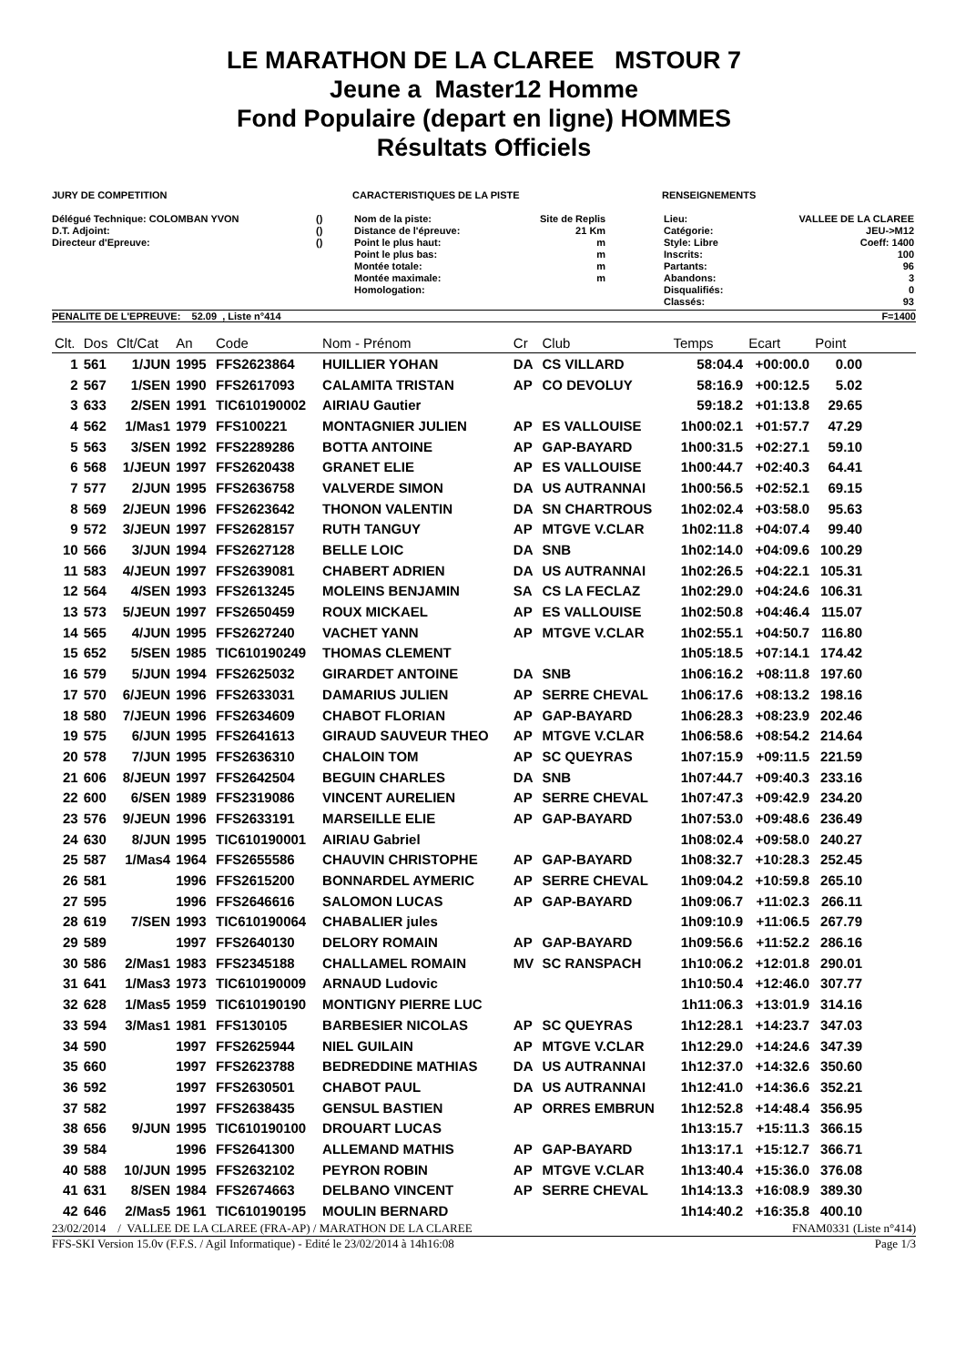LE MARATHON DE LA CLAREE MSTOUR 7
Jeune a Master12 Homme
Fond Populaire (depart en ligne) HOMMES
Résultats Officiels
JURY DE COMPETITION
Délégué Technique: COLOMBAN YVON
D.T. Adjoint:
Directeur d'Epreuve:
()
()
()
CARACTERISTIQUES DE LA PISTE
| Nom de la piste: | Site de Replis |
| Distance de l'épreuve: | 21 Km |
| Point le plus haut: | m |
| Point le plus bas: | m |
| Montée totale: | m |
| Montée maximale: | m |
| Homologation: | |
RENSEIGNEMENTS
| Lieu: | VALLEE DE LA CLAREE |
| Catégorie: | JEU->M12 |
| Style: Libre | Coeff: 1400 |
| Inscrits: | 100 |
| Partants: | 96 |
| Abandons: | 3 |
| Disqualifiés: | 0 |
| Classés: | 93 |
PENALITE DE L'EPREUVE: 52.09 , Liste n°414 F=1400
| Clt. | Dos | Clt/Cat | An | Code | Nom - Prénom | Cr | Club | Temps | Ecart | Point | |
| --- | --- | --- | --- | --- | --- | --- | --- | --- | --- | --- | --- |
| 1 | 561 | 1/JUN | 1995 | FFS2623864 | HUILLIER YOHAN | DA | CS VILLARD | 58:04.4 | +00:00.0 | 0.00 | |
| 2 | 567 | 1/SEN | 1990 | FFS2617093 | CALAMITA TRISTAN | AP | CO DEVOLUY | 58:16.9 | +00:12.5 | 5.02 | |
| 3 | 633 | 2/SEN | 1991 | TIC610190002 | AIRIAU Gautier | | | 59:18.2 | +01:13.8 | 29.65 | |
| 4 | 562 | 1/Mas1 | 1979 | FFS100221 | MONTAGNIER JULIEN | AP | ES VALLOUISE | 1h00:02.1 | +01:57.7 | 47.29 | |
| 5 | 563 | 3/SEN | 1992 | FFS2289286 | BOTTA ANTOINE | AP | GAP-BAYARD | 1h00:31.5 | +02:27.1 | 59.10 | |
| 6 | 568 | 1/JEUN | 1997 | FFS2620438 | GRANET ELIE | AP | ES VALLOUISE | 1h00:44.7 | +02:40.3 | 64.41 | |
| 7 | 577 | 2/JUN | 1995 | FFS2636758 | VALVERDE SIMON | DA | US AUTRANNAI | 1h00:56.5 | +02:52.1 | 69.15 | |
| 8 | 569 | 2/JEUN | 1996 | FFS2623642 | THONON VALENTIN | DA | SN CHARTROUS | 1h02:02.4 | +03:58.0 | 95.63 | |
| 9 | 572 | 3/JEUN | 1997 | FFS2628157 | RUTH TANGUY | AP | MTGVE V.CLAR | 1h02:11.8 | +04:07.4 | 99.40 | |
| 10 | 566 | 3/JUN | 1994 | FFS2627128 | BELLE LOIC | DA | SNB | 1h02:14.0 | +04:09.6 | 100.29 | |
| 11 | 583 | 4/JEUN | 1997 | FFS2639081 | CHABERT ADRIEN | DA | US AUTRANNAI | 1h02:26.5 | +04:22.1 | 105.31 | |
| 12 | 564 | 4/SEN | 1993 | FFS2613245 | MOLEINS BENJAMIN | SA | CS LA FECLAZ | 1h02:29.0 | +04:24.6 | 106.31 | |
| 13 | 573 | 5/JEUN | 1997 | FFS2650459 | ROUX MICKAEL | AP | ES VALLOUISE | 1h02:50.8 | +04:46.4 | 115.07 | |
| 14 | 565 | 4/JUN | 1995 | FFS2627240 | VACHET YANN | AP | MTGVE V.CLAR | 1h02:55.1 | +04:50.7 | 116.80 | |
| 15 | 652 | 5/SEN | 1985 | TIC610190249 | THOMAS CLEMENT | | | 1h05:18.5 | +07:14.1 | 174.42 | |
| 16 | 579 | 5/JUN | 1994 | FFS2625032 | GIRARDET ANTOINE | DA | SNB | 1h06:16.2 | +08:11.8 | 197.60 | |
| 17 | 570 | 6/JEUN | 1996 | FFS2633031 | DAMARIUS JULIEN | AP | SERRE CHEVAL | 1h06:17.6 | +08:13.2 | 198.16 | |
| 18 | 580 | 7/JEUN | 1996 | FFS2634609 | CHABOT FLORIAN | AP | GAP-BAYARD | 1h06:28.3 | +08:23.9 | 202.46 | |
| 19 | 575 | 6/JUN | 1995 | FFS2641613 | GIRAUD SAUVEUR THEO | AP | MTGVE V.CLAR | 1h06:58.6 | +08:54.2 | 214.64 | |
| 20 | 578 | 7/JUN | 1995 | FFS2636310 | CHALOIN TOM | AP | SC QUEYRAS | 1h07:15.9 | +09:11.5 | 221.59 | |
| 21 | 606 | 8/JEUN | 1997 | FFS2642504 | BEGUIN CHARLES | DA | SNB | 1h07:44.7 | +09:40.3 | 233.16 | |
| 22 | 600 | 6/SEN | 1989 | FFS2319086 | VINCENT AURELIEN | AP | SERRE CHEVAL | 1h07:47.3 | +09:42.9 | 234.20 | |
| 23 | 576 | 9/JEUN | 1996 | FFS2633191 | MARSEILLE ELIE | AP | GAP-BAYARD | 1h07:53.0 | +09:48.6 | 236.49 | |
| 24 | 630 | 8/JUN | 1995 | TIC610190001 | AIRIAU Gabriel | | | 1h08:02.4 | +09:58.0 | 240.27 | |
| 25 | 587 | 1/Mas4 | 1964 | FFS2655586 | CHAUVIN CHRISTOPHE | AP | GAP-BAYARD | 1h08:32.7 | +10:28.3 | 252.45 | |
| 26 | 581 | | 1996 | FFS2615200 | BONNARDEL AYMERIC | AP | SERRE CHEVAL | 1h09:04.2 | +10:59.8 | 265.10 | |
| 27 | 595 | | 1996 | FFS2646616 | SALOMON LUCAS | AP | GAP-BAYARD | 1h09:06.7 | +11:02.3 | 266.11 | |
| 28 | 619 | 7/SEN | 1993 | TIC610190064 | CHABALIER jules | | | 1h09:10.9 | +11:06.5 | 267.79 | |
| 29 | 589 | | 1997 | FFS2640130 | DELORY ROMAIN | AP | GAP-BAYARD | 1h09:56.6 | +11:52.2 | 286.16 | |
| 30 | 586 | 2/Mas1 | 1983 | FFS2345188 | CHALLAMEL ROMAIN | MV | SC RANSPACH | 1h10:06.2 | +12:01.8 | 290.01 | |
| 31 | 641 | 1/Mas3 | 1973 | TIC610190009 | ARNAUD Ludovic | | | 1h10:50.4 | +12:46.0 | 307.77 | |
| 32 | 628 | 1/Mas5 | 1959 | TIC610190190 | MONTIGNY PIERRE LUC | | | 1h11:06.3 | +13:01.9 | 314.16 | |
| 33 | 594 | 3/Mas1 | 1981 | FFS130105 | BARBESIER NICOLAS | AP | SC QUEYRAS | 1h12:28.1 | +14:23.7 | 347.03 | |
| 34 | 590 | | 1997 | FFS2625944 | NIEL GUILAIN | AP | MTGVE V.CLAR | 1h12:29.0 | +14:24.6 | 347.39 | |
| 35 | 660 | | 1997 | FFS2623788 | BEDREDDINE MATHIAS | DA | US AUTRANNAI | 1h12:37.0 | +14:32.6 | 350.60 | |
| 36 | 592 | | 1997 | FFS2630501 | CHABOT PAUL | DA | US AUTRANNAI | 1h12:41.0 | +14:36.6 | 352.21 | |
| 37 | 582 | | 1997 | FFS2638435 | GENSUL BASTIEN | AP | ORRES EMBRUN | 1h12:52.8 | +14:48.4 | 356.95 | |
| 38 | 656 | 9/JUN | 1995 | TIC610190100 | DROUART LUCAS | | | 1h13:15.7 | +15:11.3 | 366.15 | |
| 39 | 584 | | 1996 | FFS2641300 | ALLEMAND MATHIS | AP | GAP-BAYARD | 1h13:17.1 | +15:12.7 | 366.71 | |
| 40 | 588 | 10/JUN | 1995 | FFS2632102 | PEYRON ROBIN | AP | MTGVE V.CLAR | 1h13:40.4 | +15:36.0 | 376.08 | |
| 41 | 631 | 8/SEN | 1984 | FFS2674663 | DELBANO VINCENT | AP | SERRE CHEVAL | 1h14:13.3 | +16:08.9 | 389.30 | |
| 42 | 646 | 2/Mas5 | 1961 | TIC610190195 | MOULIN BERNARD | | | 1h14:40.2 | +16:35.8 | 400.10 | |
23/02/2014 / VALLEE DE LA CLAREE (FRA-AP) / MARATHON DE LA CLAREE FNAM0331 (Liste n°414)
FFS-SKI Version 15.0v (F.F.S. / Agil Informatique) - Edité le 23/02/2014 à 14h16:08 Page 1/3